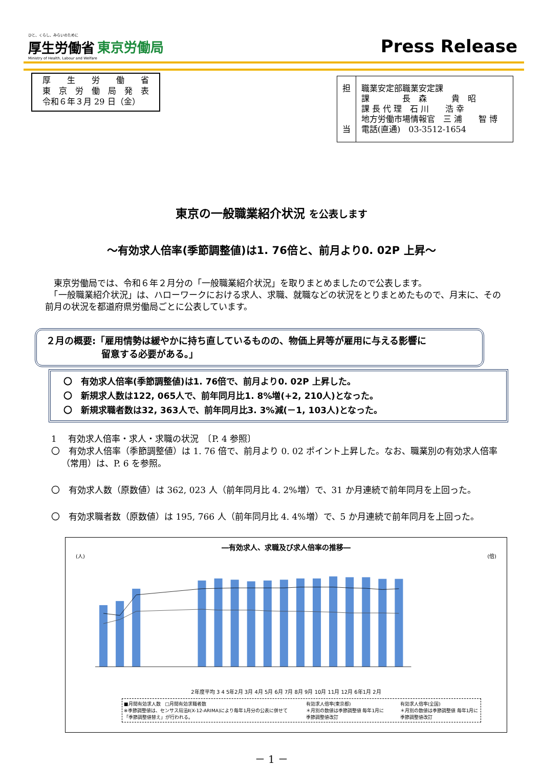ひと、くらし、みらいのために
厚生労働省
Ministry of Health, Labour and Welfare
東京労働局
Press Release
厚　　生　　労　　働　　省
東　京　労　働　局　発　表
令和６年３月 29 日（金）
担
当
職業安定部職業安定課
課　　　　長　森　　　貴　昭
課 長 代 理　石 川　　浩 幸
地方労働市場情報官　三 浦　　智 博
電話(直通)　03-3512-1654
東京の一般職業紹介状況 を公表します
～有効求人倍率(季節調整値)は1. 76倍と、前月より0. 02P 上昇～
　東京労働局では、令和６年２月分の「一般職業紹介状況」を取りまとめましたので公表します。
　「一般職業紹介状況」は、ハローワークにおける求人、求職、就職などの状況をとりまとめたもので、月末に、その前月の状況を都道府県労働局ごとに公表しています。
２月の概要:「雇用情勢は緩やかに持ち直しているものの、物価上昇等が雇用に与える影響に
　　　　　　留意する必要がある。」
〇　有効求人倍率(季節調整値)は1. 76倍で、前月より0. 02P 上昇した。
〇　新規求人数は122, 065人で、前年同月比1. 8%増(+2, 210人)となった。
〇　新規求職者数は32, 363人で、前年同月比3. 3%減(－1, 103人)となった。
1　 有効求人倍率・求人・求職の状況　〔P. 4 参照〕
〇　有効求人倍率（季節調整値）は 1. 76 倍で、前月より 0. 02 ポイント上昇した。なお、職業別の有効求人倍率（常用）は、P. 6 を参照。
〇　有効求人数（原数値）は 362, 023 人（前年同月比 4. 2%増）で、31 か月連続で前年同月を上回った。
〇　有効求職者数（原数値）は 195, 766 人（前年同月比 4. 4%増）で、5 か月連続で前年同月を上回った。
―有効求人、求職及び求人倍率の推移―
(人) (倍)
2年度平均 3 4 5年2月 3月 4月 5月 6月 7月 8月 9月 10月 11月 12月 6年1月 2月
■月間有効求人数　□月間有効求職者数
※季節調整値は、センサス局法Ⅱ(X-12-ARIMA)により毎年1月分の公表に併せて「季節調整値替え」が行われる。 有効求人倍率(東京都)
＊月別の数値は季節調整値 毎年1月に季節調整値改訂 有効求人倍率(全国)
＊月別の数値は季節調整値 毎年1月に季節調整値改訂
－ 1 －